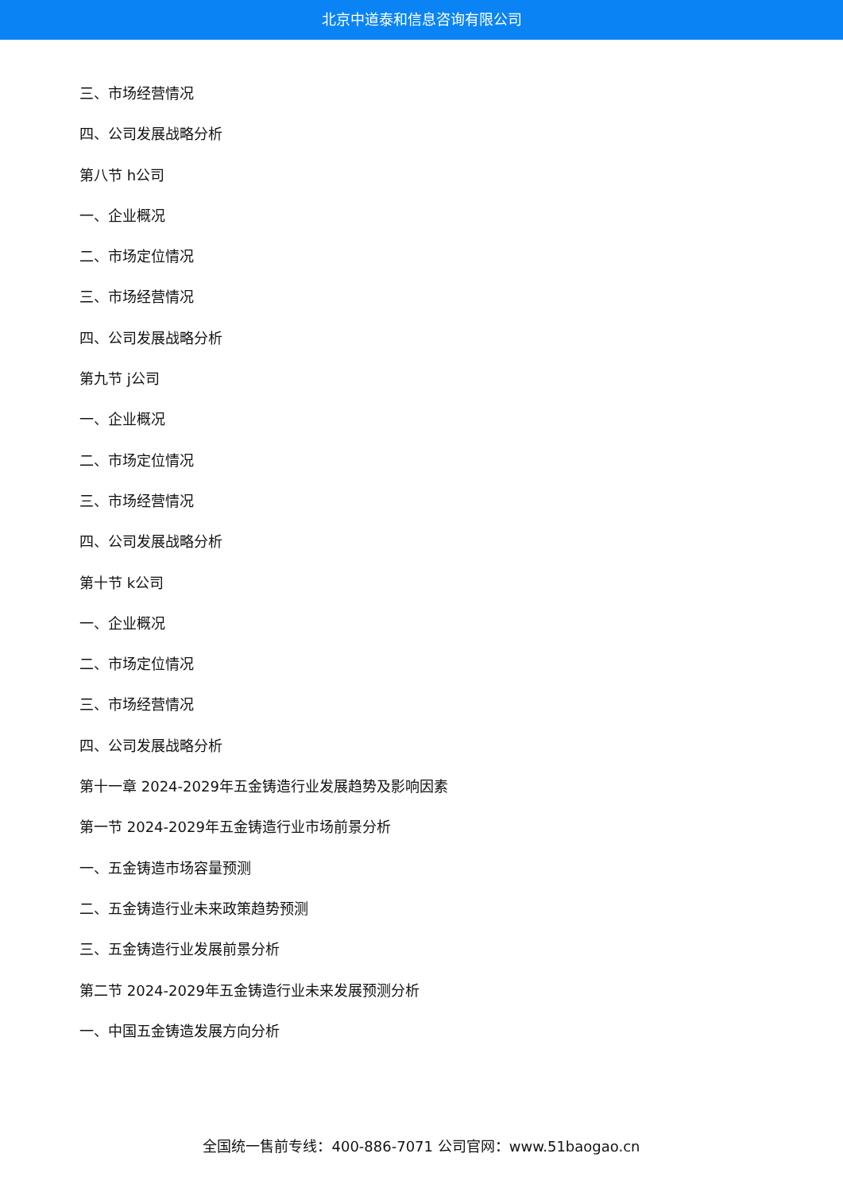北京中道泰和信息咨询有限公司
三、市场经营情况
四、公司发展战略分析
第八节 h公司
一、企业概况
二、市场定位情况
三、市场经营情况
四、公司发展战略分析
第九节 j公司
一、企业概况
二、市场定位情况
三、市场经营情况
四、公司发展战略分析
第十节 k公司
一、企业概况
二、市场定位情况
三、市场经营情况
四、公司发展战略分析
第十一章 2024-2029年五金铸造行业发展趋势及影响因素
第一节 2024-2029年五金铸造行业市场前景分析
一、五金铸造市场容量预测
二、五金铸造行业未来政策趋势预测
三、五金铸造行业发展前景分析
第二节 2024-2029年五金铸造行业未来发展预测分析
一、中国五金铸造发展方向分析
全国统一售前专线：400-886-7071 公司官网：www.51baogao.cn